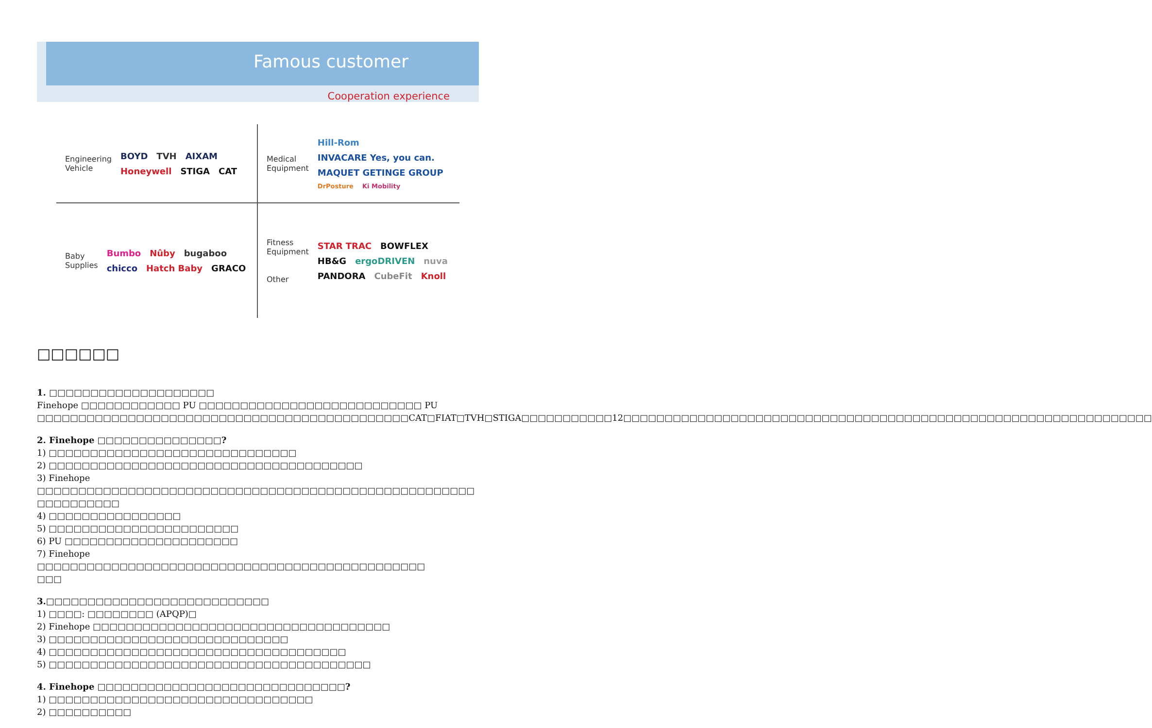Famous customer
Cooperation experience
Engineering Vehicle
BOYD TVH AIXAM Honeywell STIGA CAT
Medical Equipment
Hill-Rom INVACARE Yes, you can. MAQUET GETINGE GROUP DrPosture Ki Mobility
Baby Supplies
Bumbo Nûby bugaboo chicco Hatch Baby GRACO
Fitness Equipment
Other
STAR TRAC BOWFLEX HB&G ergoDRIVEN nuva PANDORA CubeFit Knoll
□□□□□□
1. □□□□□□□□□□□□□□□□□□□□
Finehope □□□□□□□□□□□□ PU □□□□□□□□□□□□□□□□□□□□□□□□□□□ PU □□□□□□□□□□□□□□□□□□□□□□□□□□□□□□□□□□□□□□□□□□□□□CAT□FIAT□TVH□STIGA□□□□□□□□□□□12□□□□□□□□□□□□□□□□□□□□□□□□□□□□□□□□□□□□□□□□□□□□□□□□□□□□□□□□□□□□□□□□
2. Finehope □□□□□□□□□□□□□□□?
1) □□□□□□□□□□□□□□□□□□□□□□□□□□□□□□
2) □□□□□□□□□□□□□□□□□□□□□□□□□□□□□□□□□□□□□□
3) Finehope □□□□□□□□□□□□□□□□□□□□□□□□□□□□□□□□□□□□□□□□□□□□□□□□□□□□□
□□□□□□□□□□
4) □□□□□□□□□□□□□□□□
5) □□□□□□□□□□□□□□□□□□□□□□□
6) PU □□□□□□□□□□□□□□□□□□□□□
7) Finehope □□□□□□□□□□□□□□□□□□□□□□□□□□□□□□□□□□□□□□□□□□□□□□□
□□□
3.□□□□□□□□□□□□□□□□□□□□□□□□□□□
1) □□□□: □□□□□□□□ (APQP)□
2) Finehope □□□□□□□□□□□□□□□□□□□□□□□□□□□□□□□□□□□□
3) □□□□□□□□□□□□□□□□□□□□□□□□□□□□□
4) □□□□□□□□□□□□□□□□□□□□□□□□□□□□□□□□□□□□
5) □□□□□□□□□□□□□□□□□□□□□□□□□□□□□□□□□□□□□□□
4. Finehope □□□□□□□□□□□□□□□□□□□□□□□□□□□□□□?
1) □□□□□□□□□□□□□□□□□□□□□□□□□□□□□□□□
2) □□□□□□□□□□